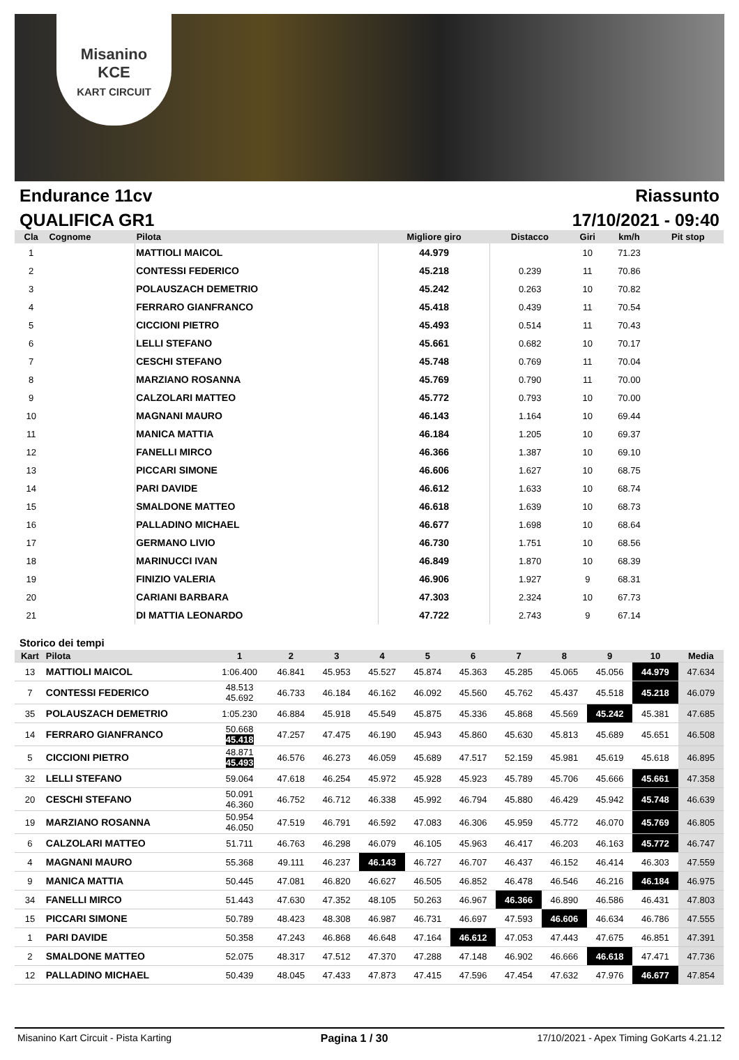Misanino
KCE
KART CIRCUIT
Endurance 11cv Riassunto
QUALIFICA GR1 17/10/2021 - 09:40
| Cla | Cognome | Pilota | Migliore giro | Distacco | Giri | km/h | Pit stop |
| --- | --- | --- | --- | --- | --- | --- | --- |
| 1 | | MATTIOLI MAICOL | 44.979 | | 10 | 71.23 | |
| 2 | | CONTESSI FEDERICO | 45.218 | 0.239 | 11 | 70.86 | |
| 3 | | POLAUSZACH DEMETRIO | 45.242 | 0.263 | 10 | 70.82 | |
| 4 | | FERRARO GIANFRANCO | 45.418 | 0.439 | 11 | 70.54 | |
| 5 | | CICCIONI PIETRO | 45.493 | 0.514 | 11 | 70.43 | |
| 6 | | LELLI STEFANO | 45.661 | 0.682 | 10 | 70.17 | |
| 7 | | CESCHI STEFANO | 45.748 | 0.769 | 11 | 70.04 | |
| 8 | | MARZIANO ROSANNA | 45.769 | 0.790 | 11 | 70.00 | |
| 9 | | CALZOLARI MATTEO | 45.772 | 0.793 | 10 | 70.00 | |
| 10 | | MAGNANI MAURO | 46.143 | 1.164 | 10 | 69.44 | |
| 11 | | MANICA MATTIA | 46.184 | 1.205 | 10 | 69.37 | |
| 12 | | FANELLI MIRCO | 46.366 | 1.387 | 10 | 69.10 | |
| 13 | | PICCARI SIMONE | 46.606 | 1.627 | 10 | 68.75 | |
| 14 | | PARI DAVIDE | 46.612 | 1.633 | 10 | 68.74 | |
| 15 | | SMALDONE MATTEO | 46.618 | 1.639 | 10 | 68.73 | |
| 16 | | PALLADINO MICHAEL | 46.677 | 1.698 | 10 | 68.64 | |
| 17 | | GERMANO LIVIO | 46.730 | 1.751 | 10 | 68.56 | |
| 18 | | MARINUCCI IVAN | 46.849 | 1.870 | 10 | 68.39 | |
| 19 | | FINIZIO VALERIA | 46.906 | 1.927 | 9 | 68.31 | |
| 20 | | CARIANI BARBARA | 47.303 | 2.324 | 10 | 67.73 | |
| 21 | | DI MATTIA LEONARDO | 47.722 | 2.743 | 9 | 67.14 | |
Storico dei tempi
| Kart | Pilota | 1 | 2 | 3 | 4 | 5 | 6 | 7 | 8 | 9 | 10 | Media |
| --- | --- | --- | --- | --- | --- | --- | --- | --- | --- | --- | --- | --- |
| 13 | MATTIOLI MAICOL | 1:06.400 | 46.841 | 45.953 | 45.527 | 45.874 | 45.363 | 45.285 | 45.065 | 45.056 | 44.979 | 47.634 |
| 7 | CONTESSI FEDERICO | 48.513 45.692 | 46.733 | 46.184 | 46.162 | 46.092 | 45.560 | 45.762 | 45.437 | 45.518 | 45.218 | 46.079 |
| 35 | POLAUSZACH DEMETRIO | 1:05.230 | 46.884 | 45.918 | 45.549 | 45.875 | 45.336 | 45.868 | 45.569 | 45.242 | 45.381 | 47.685 |
| 14 | FERRARO GIANFRANCO | 50.668 45.418 | 47.257 | 47.475 | 46.190 | 45.943 | 45.860 | 45.630 | 45.813 | 45.689 | 45.651 | 46.508 |
| 5 | CICCIONI PIETRO | 48.871 45.493 | 46.576 | 46.273 | 46.059 | 45.689 | 47.517 | 52.159 | 45.981 | 45.619 | 45.618 | 46.895 |
| 32 | LELLI STEFANO | 59.064 | 47.618 | 46.254 | 45.972 | 45.928 | 45.923 | 45.789 | 45.706 | 45.666 | 45.661 | 47.358 |
| 20 | CESCHI STEFANO | 50.091 46.360 | 46.752 | 46.712 | 46.338 | 45.992 | 46.794 | 45.880 | 46.429 | 45.942 | 45.748 | 46.639 |
| 19 | MARZIANO ROSANNA | 50.954 46.050 | 47.519 | 46.791 | 46.592 | 47.083 | 46.306 | 45.959 | 45.772 | 46.070 | 45.769 | 46.805 |
| 6 | CALZOLARI MATTEO | 51.711 | 46.763 | 46.298 | 46.079 | 46.105 | 45.963 | 46.417 | 46.203 | 46.163 | 45.772 | 46.747 |
| 4 | MAGNANI MAURO | 55.368 | 49.111 | 46.237 | 46.143 | 46.727 | 46.707 | 46.437 | 46.152 | 46.414 | 46.303 | 47.559 |
| 9 | MANICA MATTIA | 50.445 | 47.081 | 46.820 | 46.627 | 46.505 | 46.852 | 46.478 | 46.546 | 46.216 | 46.184 | 46.975 |
| 34 | FANELLI MIRCO | 51.443 | 47.630 | 47.352 | 48.105 | 50.263 | 46.967 | 46.366 | 46.890 | 46.586 | 46.431 | 47.803 |
| 15 | PICCARI SIMONE | 50.789 | 48.423 | 48.308 | 46.987 | 46.731 | 46.697 | 47.593 | 46.606 | 46.634 | 46.786 | 47.555 |
| 1 | PARI DAVIDE | 50.358 | 47.243 | 46.868 | 46.648 | 47.164 | 46.612 | 47.053 | 47.443 | 47.675 | 46.851 | 47.391 |
| 2 | SMALDONE MATTEO | 52.075 | 48.317 | 47.512 | 47.370 | 47.288 | 47.148 | 46.902 | 46.666 | 46.618 | 47.471 | 47.736 |
| 12 | PALLADINO MICHAEL | 50.439 | 48.045 | 47.433 | 47.873 | 47.415 | 47.596 | 47.454 | 47.632 | 47.976 | 46.677 | 47.854 |
Misanino Kart Circuit - Pista Karting Pagina 1 / 30 17/10/2021 - Apex Timing GoKarts 4.21.12